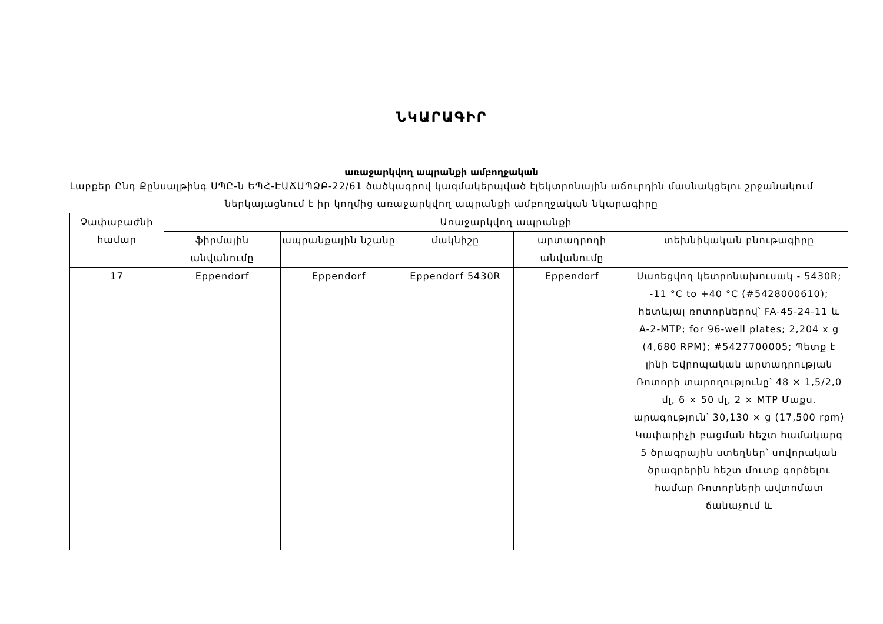ՆԿԱՐԱԳԻՐ
առաջարկվող ապրանքի ամբողջական
Լաբքեր Ընդ Քընսալթինգ ՍՊԸ-ն ԵՊՀ-ԷԱՃԱՊՁԲ-22/61 ծածկագրով կազմակերպված էլեկտրոնային աճուրդին մասնակցելու շրջանակում ներկայացնում է իր կողմից առաջարկվող ապրանքի ամբողջական նկարագիրը
| Չափաբաժնի համար | Առաջարկվող ապրանքի | | | | |
| --- | --- | --- | --- | --- | --- |
| | ֆիրմային անվանումը | ապրանքային նշանը | մակնիշը | արտադրողի անվանումը | տեխնիկական բնութագիրը |
| 17 | Eppendorf | Eppendorf | Eppendorf 5430R | Eppendorf | Սառեցվող կետրոնախուսակ - 5430R; -11 °C to +40 °C (#5428000610); հետևյալ ռոտորներով՝ FA-45-24-11 և A-2-MTP; for 96-well plates; 2,204 x g (4,680 RPM); #5427700005; Պետք է լինի Եվրոպական արտադրության Ռոտորի տարողությունը՝ 48 × 1,5/2,0 մլ, 6 × 50 մլ, 2 × MTP Մաքս. արագություն՝ 30,130 × g (17,500 rpm) Կափարիչի բացման հեշտ համակարգ 5 ծրագրային ստեղներ՝ սովորական ծրագրերին հեշտ մուտք գործելու համար Ռոտորների ավտոմատ ճանաչում և |